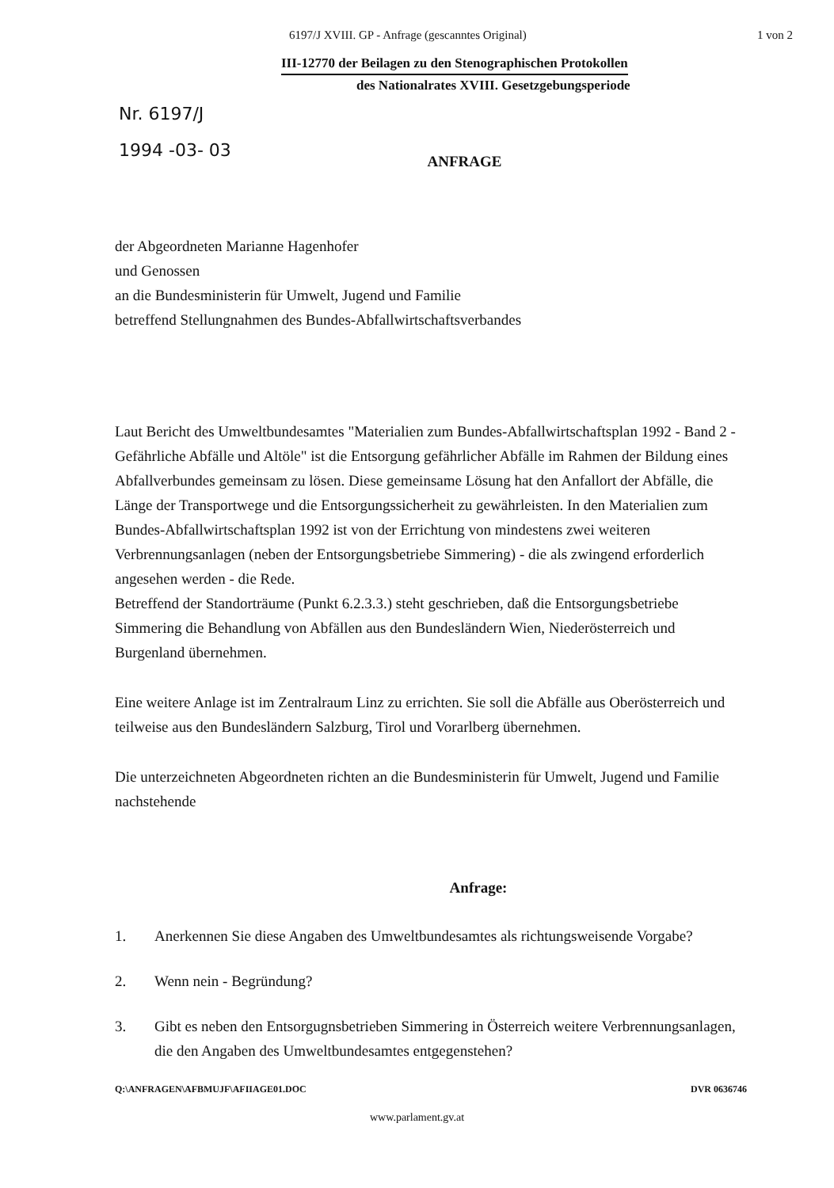6197/J XVIII. GP - Anfrage (gescanntes Original) 1 von 2
III-12770 der Beilagen zu den Stenographischen Protokollen
des Nationalrates XVIII. Gesetzgebungsperiode
Nr. 6197/J
1994 -03- 03
ANFRAGE
der Abgeordneten Marianne Hagenhofer
und Genossen
an die Bundesministerin für Umwelt, Jugend und Familie
betreffend Stellungnahmen des Bundes-Abfallwirtschaftsverbandes
Laut Bericht des Umweltbundesamtes "Materialien zum Bundes-Abfallwirtschaftsplan 1992 - Band 2 - Gefährliche Abfälle und Altöle" ist die Entsorgung gefährlicher Abfälle im Rahmen der Bildung eines Abfallverbundes gemeinsam zu lösen. Diese gemeinsame Lösung hat den Anfallort der Abfälle, die Länge der Transportwege und die Entsorgungssicherheit zu gewährleisten. In den Materialien zum Bundes-Abfallwirtschaftsplan 1992 ist von der Errichtung von mindestens zwei weiteren Verbrennungsanlagen (neben der Entsorgungsbetriebe Simmering) - die als zwingend erforderlich angesehen werden - die Rede.
Betreffend der Standorträume (Punkt 6.2.3.3.) steht geschrieben, daß die Entsorgungsbetriebe Simmering die Behandlung von Abfällen aus den Bundesländern Wien, Niederösterreich und Burgenland übernehmen.
Eine weitere Anlage ist im Zentralraum Linz zu errichten. Sie soll die Abfälle aus Oberösterreich und teilweise aus den Bundesländern Salzburg, Tirol und Vorarlberg übernehmen.
Die unterzeichneten Abgeordneten richten an die Bundesministerin für Umwelt, Jugend und Familie nachstehende
Anfrage:
1. Anerkennen Sie diese Angaben des Umweltbundesamtes als richtungsweisende Vorgabe?
2. Wenn nein - Begründung?
3. Gibt es neben den Entsorgugnsbetrieben Simmering in Österreich weitere Verbrennungsanlagen, die den Angaben des Umweltbundesamtes entgegenstehen?
Q:\ANFRAGEN\AFBMUJF\AFIIAGE01.DOC DVR 0636746
www.parlament.gv.at